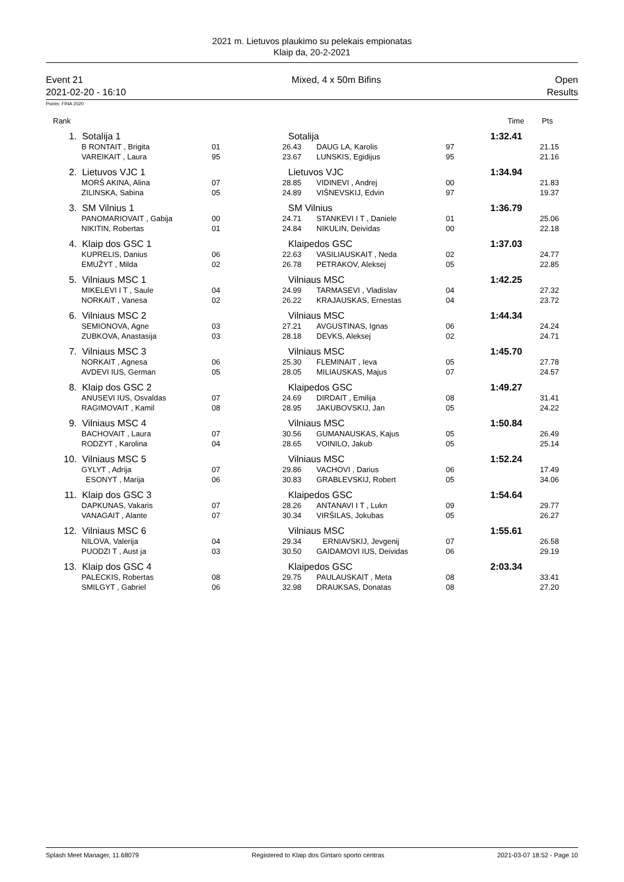2021 m. Lietuvos plaukimo su pelekais empionatas
Klaip da, 20-2-2021
Event 21
2021-02-20 - 16:10
Mixed, 4 x 50m Bifins Open
Results
Points: FINA 2020
| Rank | | | | | | Time | Pts |
| --- | --- | --- | --- | --- | --- | --- | --- |
| 1. | Sotalija 1 | | Sotalija | | | 1:32.41 | |
| | B RONTAIT , Brigita | 01 | 26.43 | DAUG LA, Karolis | 97 | | 21.15 |
| | VAREIKAIT , Laura | 95 | 23.67 | LUNSKIS, Egidijus | 95 | | 21.16 |
| 2. | Lietuvos VJC 1 | | Lietuvos VJC | | | 1:34.94 | |
| | MORŠ AKINA, Alina | 07 | 28.85 | VIDINEVI , Andrej | 00 | | 21.83 |
| | ZILINSKA, Sabina | 05 | 24.89 | VIŠNEVSKIJ, Edvin | 97 | | 19.37 |
| 3. | SM Vilnius 1 | | SM Vilnius | | | 1:36.79 | |
| | PANOMARIOVAIT , Gabija | 00 | 24.71 | STANKEVI I T , Daniele | 01 | | 25.06 |
| | NIKITIN, Robertas | 01 | 24.84 | NIKULIN, Deividas | 00 | | 22.18 |
| 4. | Klaip dos GSC 1 | | Klaipedos GSC | | | 1:37.03 | |
| | KUPRELIS, Danius | 06 | 22.63 | VASILIAUSKAIT , Neda | 02 | | 24.77 |
| | EMUŽYT , Milda | 02 | 26.78 | PETRAKOV, Aleksej | 05 | | 22.85 |
| 5. | Vilniaus MSC 1 | | Vilniaus MSC | | | 1:42.25 | |
| | MIKELEVI I T , Saule | 04 | 24.99 | TARMASEVI , Vladislav | 04 | | 27.32 |
| | NORKAIT , Vanesa | 02 | 26.22 | KRAJAUSKAS, Ernestas | 04 | | 23.72 |
| 6. | Vilniaus MSC 2 | | Vilniaus MSC | | | 1:44.34 | |
| | SEMIONOVA, Agne | 03 | 27.21 | AVGUSTINAS, Ignas | 06 | | 24.24 |
| | ZUBKOVA, Anastasija | 03 | 28.18 | DEVKS, Aleksej | 02 | | 24.71 |
| 7. | Vilniaus MSC 3 | | Vilniaus MSC | | | 1:45.70 | |
| | NORKAIT , Agnesa | 06 | 25.30 | FLEMINAIT , Ieva | 05 | | 27.78 |
| | AVDEVI IUS, German | 05 | 28.05 | MILIAUSKAS, Majus | 07 | | 24.57 |
| 8. | Klaip dos GSC 2 | | Klaipedos GSC | | | 1:49.27 | |
| | ANUSEVI IUS, Osvaldas | 07 | 24.69 | DIRDAIT , Emilija | 08 | | 31.41 |
| | RAGIMOVAIT , Kamil | 08 | 28.95 | JAKUBOVSKIJ, Jan | 05 | | 24.22 |
| 9. | Vilniaus MSC 4 | | Vilniaus MSC | | | 1:50.84 | |
| | BACHOVAIT , Laura | 07 | 30.56 | GUMANAUSKAS, Kajus | 05 | | 26.49 |
| | RODZYT , Karolina | 04 | 28.65 | VOINILO, Jakub | 05 | | 25.14 |
| 10. | Vilniaus MSC 5 | | Vilniaus MSC | | | 1:52.24 | |
| | GYLYT , Adrija | 07 | 29.86 | VACHOVI , Darius | 06 | | 17.49 |
| | ESONYT , Marija | 06 | 30.83 | GRABLEVSKIJ, Robert | 05 | | 34.06 |
| 11. | Klaip dos GSC 3 | | Klaipedos GSC | | | 1:54.64 | |
| | DAPKUNAS, Vakaris | 07 | 28.26 | ANTANAVI I T , Lukn | 09 | | 29.77 |
| | VANAGAIT , Alante | 07 | 30.34 | VIRŠILAS, Jokubas | 05 | | 26.27 |
| 12. | Vilniaus MSC 6 | | Vilniaus MSC | | | 1:55.61 | |
| | NILOVA, Valerija | 04 | 29.34 | ERNIAVSKIJ, Jevgenij | 07 | | 26.58 |
| | PUODZI T , Aust ja | 03 | 30.50 | GAIDAMOVI IUS, Deividas | 06 | | 29.19 |
| 13. | Klaip dos GSC 4 | | Klaipedos GSC | | | 2:03.34 | |
| | PALECKIS, Robertas | 08 | 29.75 | PAULAUSKAIT , Meta | 08 | | 33.41 |
| | SMILGYT , Gabriel | 06 | 32.98 | DRAUKSAS, Donatas | 08 | | 27.20 |
Splash Meet Manager, 11.68079 Registered to Klaip dos Gintaro sporto centras 2021-03-07 18:52 - Page 10